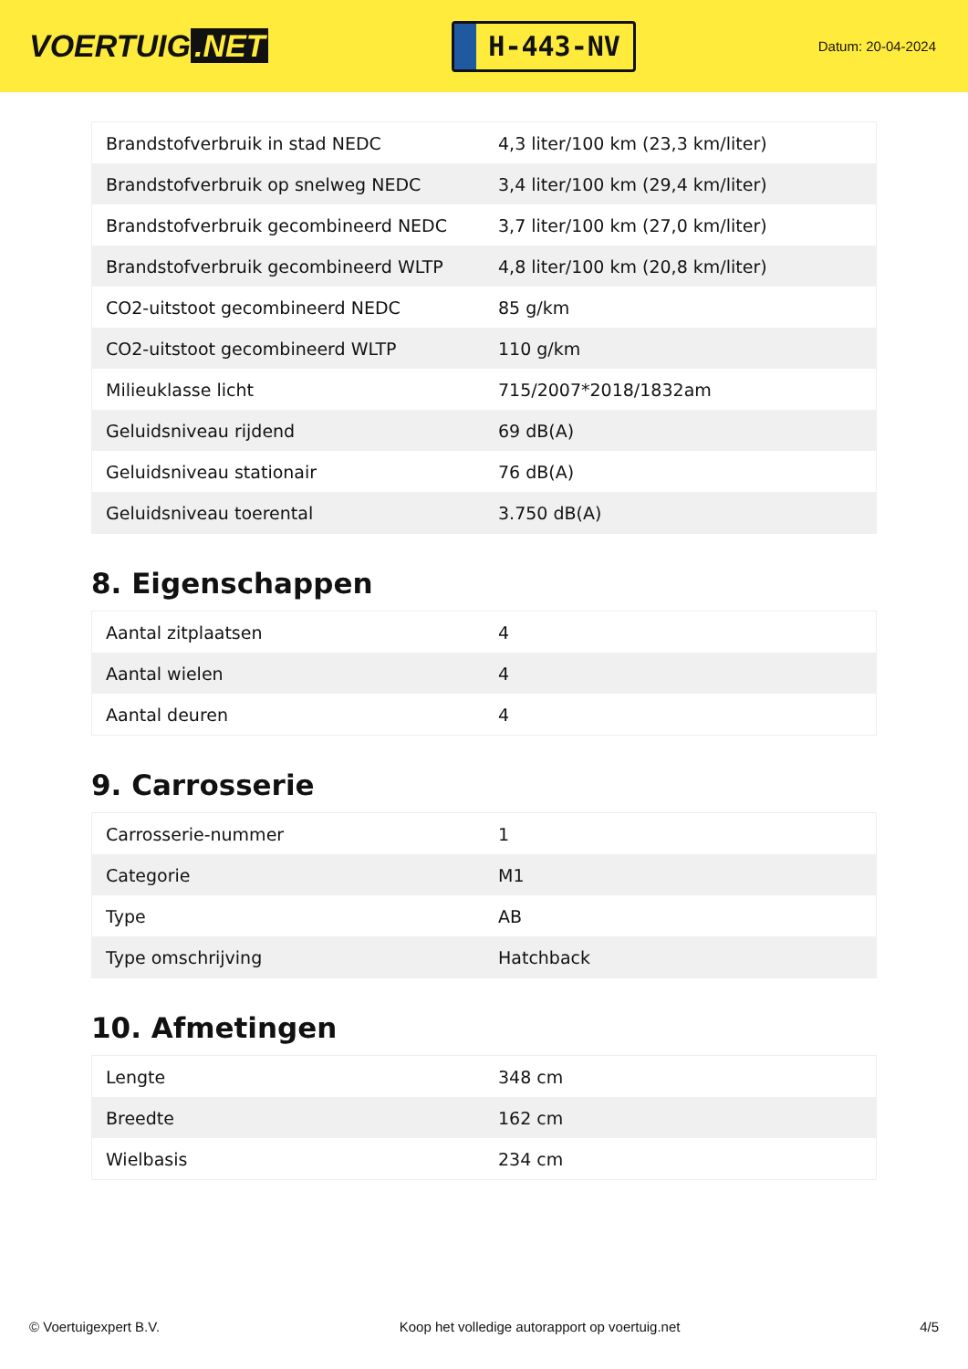VOERTUIG.NET
H-443-NV
Datum: 20-04-2024
| Brandstofverbruik in stad NEDC | 4,3 liter/100 km (23,3 km/liter) |
| Brandstofverbruik op snelweg NEDC | 3,4 liter/100 km (29,4 km/liter) |
| Brandstofverbruik gecombineerd NEDC | 3,7 liter/100 km (27,0 km/liter) |
| Brandstofverbruik gecombineerd WLTP | 4,8 liter/100 km (20,8 km/liter) |
| CO2-uitstoot gecombineerd NEDC | 85 g/km |
| CO2-uitstoot gecombineerd WLTP | 110 g/km |
| Milieuklasse licht | 715/2007*2018/1832am |
| Geluidsniveau rijdend | 69 dB(A) |
| Geluidsniveau stationair | 76 dB(A) |
| Geluidsniveau toerental | 3.750 dB(A) |
8. Eigenschappen
| Aantal zitplaatsen | 4 |
| Aantal wielen | 4 |
| Aantal deuren | 4 |
9. Carrosserie
| Carrosserie-nummer | 1 |
| Categorie | M1 |
| Type | AB |
| Type omschrijving | Hatchback |
10. Afmetingen
| Lengte | 348 cm |
| Breedte | 162 cm |
| Wielbasis | 234 cm |
© Voertuigexpert B.V. Koop het volledige autorapport op voertuig.net 4/5